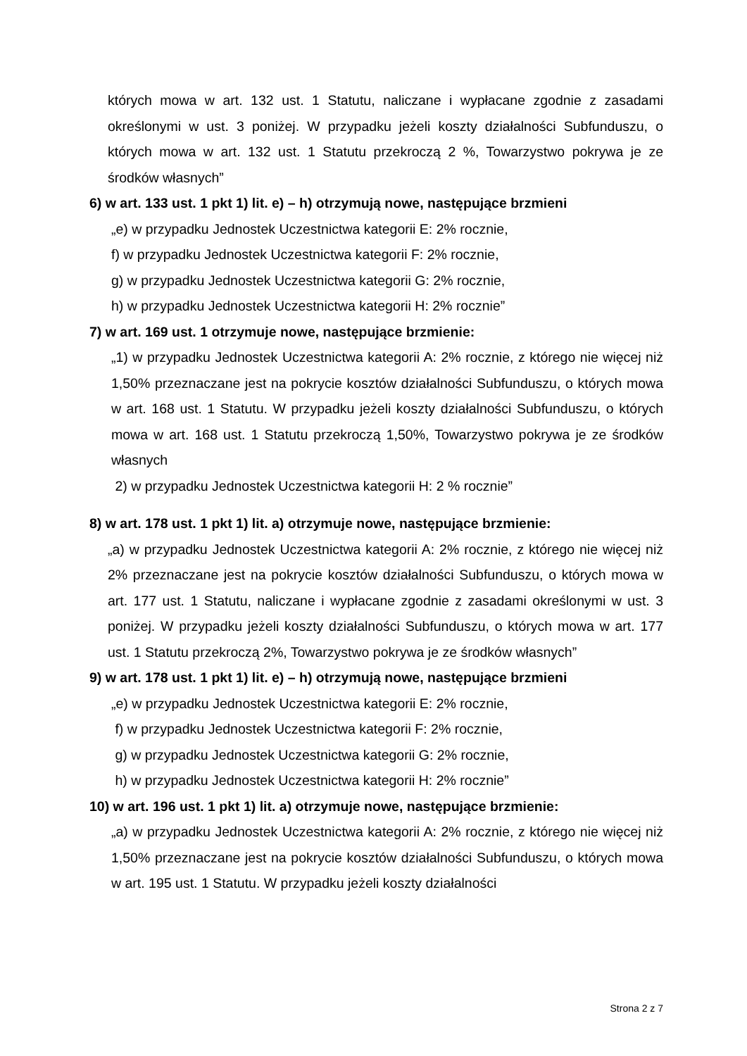których mowa w art. 132 ust. 1 Statutu, naliczane i wypłacane zgodnie z zasadami określonymi w ust. 3 poniżej. W przypadku jeżeli koszty działalności Subfunduszu, o których mowa w art. 132 ust. 1 Statutu przekroczą 2 %, Towarzystwo pokrywa je ze środków własnych”
6) w art. 133 ust. 1 pkt 1) lit. e) – h) otrzymują nowe, następujące brzmieni
„e) w przypadku Jednostek Uczestnictwa kategorii E: 2% rocznie,
f) w przypadku Jednostek Uczestnictwa kategorii F: 2% rocznie,
g) w przypadku Jednostek Uczestnictwa kategorii G: 2% rocznie,
h) w przypadku Jednostek Uczestnictwa kategorii H: 2% rocznie”
7) w art. 169 ust. 1 otrzymuje nowe, następujące brzmienie:
„1) w przypadku Jednostek Uczestnictwa kategorii A: 2% rocznie, z którego nie więcej niż 1,50% przeznaczane jest na pokrycie kosztów działalności Subfunduszu, o których mowa w art. 168 ust. 1 Statutu. W przypadku jeżeli koszty działalności Subfunduszu, o których mowa w art. 168 ust. 1 Statutu przekroczą 1,50%, Towarzystwo pokrywa je ze środków własnych
2) w przypadku Jednostek Uczestnictwa kategorii H: 2 % rocznie”
8) w art. 178 ust. 1 pkt 1) lit. a) otrzymuje nowe, następujące brzmienie:
„a) w przypadku Jednostek Uczestnictwa kategorii A: 2% rocznie, z którego nie więcej niż 2% przeznaczane jest na pokrycie kosztów działalności Subfunduszu, o których mowa w art. 177 ust. 1 Statutu, naliczane i wypłacane zgodnie z zasadami określonymi w ust. 3 poniżej. W przypadku jeżeli koszty działalności Subfunduszu, o których mowa w art. 177 ust. 1 Statutu przekroczą 2%, Towarzystwo pokrywa je ze środków własnych”
9) w art. 178 ust. 1 pkt 1) lit. e) – h) otrzymują nowe, następujące brzmieni
„e) w przypadku Jednostek Uczestnictwa kategorii E: 2% rocznie,
f) w przypadku Jednostek Uczestnictwa kategorii F: 2% rocznie,
g) w przypadku Jednostek Uczestnictwa kategorii G: 2% rocznie,
h) w przypadku Jednostek Uczestnictwa kategorii H: 2% rocznie”
10) w art. 196 ust. 1 pkt 1) lit. a) otrzymuje nowe, następujące brzmienie:
„a) w przypadku Jednostek Uczestnictwa kategorii A: 2% rocznie, z którego nie więcej niż 1,50% przeznaczane jest na pokrycie kosztów działalności Subfunduszu, o których mowa w art. 195 ust. 1 Statutu. W przypadku jeżeli koszty działalności
Strona 2 z 7